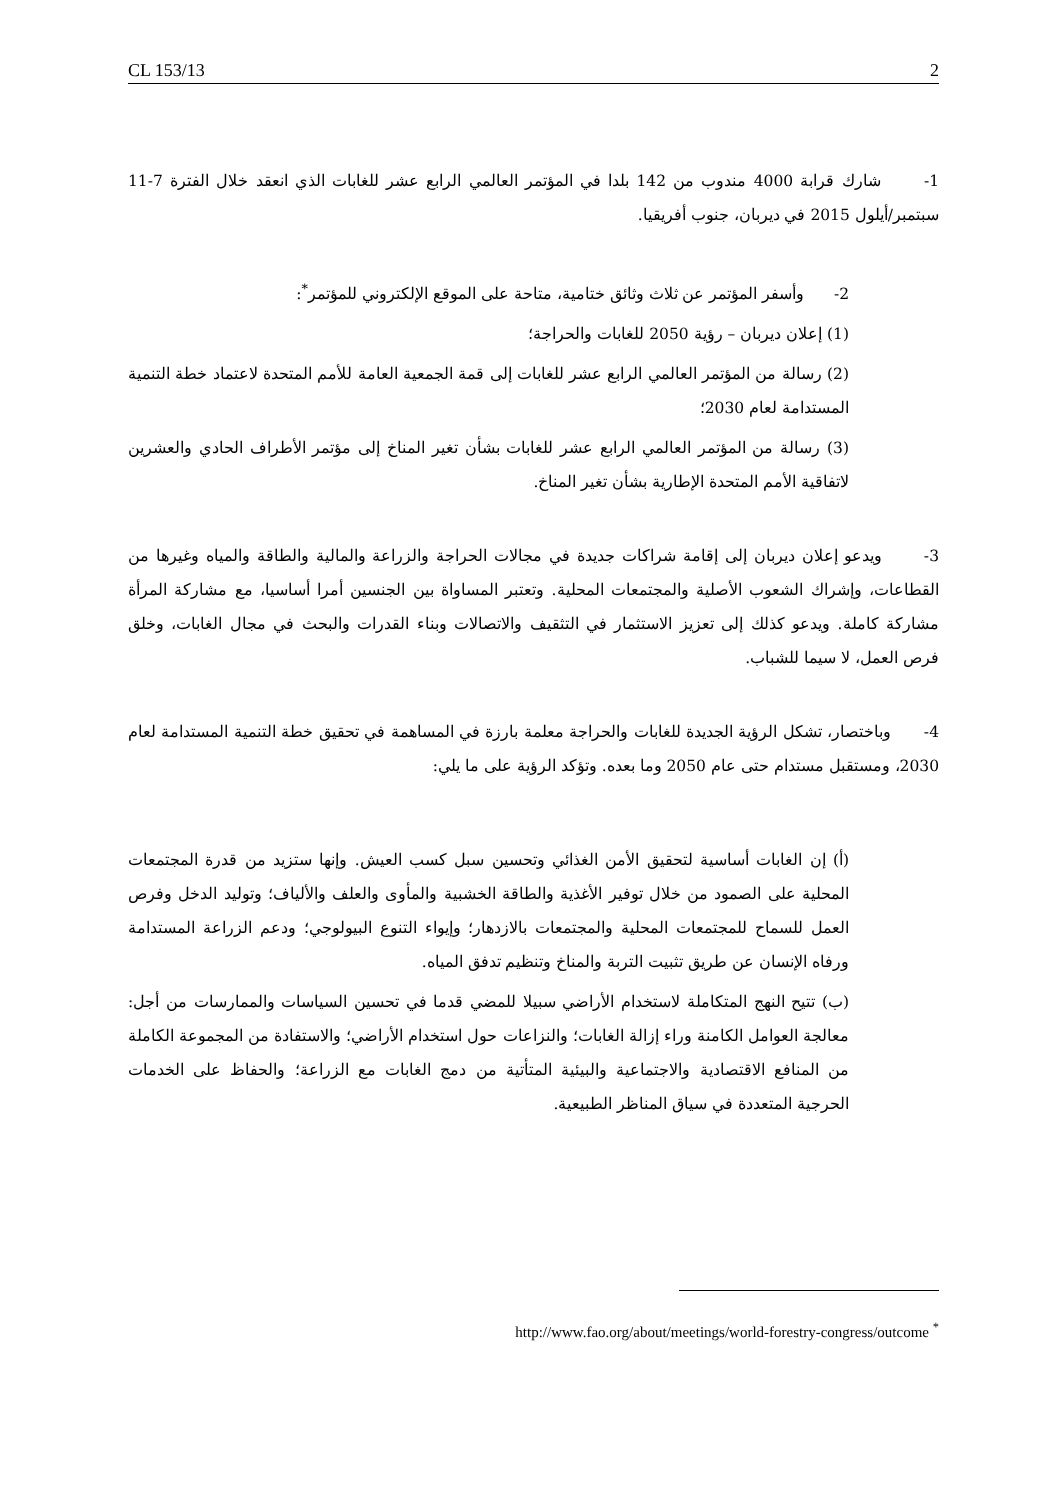CL 153/13 2
1- شارك قرابة 4000 مندوب من 142 بلدا في المؤتمر العالمي الرابع عشر للغابات الذي انعقد خلال الفترة 7-11 سبتمبر/أيلول 2015 في ديربان، جنوب أفريقيا.
2- وأسفر المؤتمر عن ثلاث وثائق ختامية، متاحة على الموقع الإلكتروني للمؤتمر<sup>*</sup>:
(1) إعلان ديربان – رؤية 2050 للغابات والحراجة؛
(2) رسالة من المؤتمر العالمي الرابع عشر للغابات إلى قمة الجمعية العامة للأمم المتحدة لاعتماد خطة التنمية المستدامة لعام 2030؛
(3) رسالة من المؤتمر العالمي الرابع عشر للغابات بشأن تغير المناخ إلى مؤتمر الأطراف الحادي والعشرين لاتفاقية الأمم المتحدة الإطارية بشأن تغير المناخ.
3- ويدعو إعلان ديربان إلى إقامة شراكات جديدة في مجالات الحراجة والزراعة والمالية والطاقة والمياه وغيرها من القطاعات، وإشراك الشعوب الأصلية والمجتمعات المحلية. وتعتبر المساواة بين الجنسين أمرا أساسيا، مع مشاركة المرأة مشاركة كاملة. ويدعو كذلك إلى تعزيز الاستثمار في التثقيف والاتصالات وبناء القدرات والبحث في مجال الغابات، وخلق فرص العمل، لا سيما للشباب.
4- وباختصار، تشكل الرؤية الجديدة للغابات والحراجة معلمة بارزة في المساهمة في تحقيق خطة التنمية المستدامة لعام 2030، ومستقبل مستدام حتى عام 2050 وما بعده. وتؤكد الرؤية على ما يلي:
(أ) إن الغابات أساسية لتحقيق الأمن الغذائي وتحسين سبل كسب العيش. وإنها ستزيد من قدرة المجتمعات المحلية على الصمود من خلال توفير الأغذية والطاقة الخشبية والمأوى والعلف والألياف؛ وتوليد الدخل وفرص العمل للسماح للمجتمعات المحلية والمجتمعات بالازدهار؛ وإيواء التنوع البيولوجي؛ ودعم الزراعة المستدامة ورفاه الإنسان عن طريق تثبيت التربة والمناخ وتنظيم تدفق المياه.
(ب) تتيح النهج المتكاملة لاستخدام الأراضي سبيلا للمضي قدما في تحسين السياسات والممارسات من أجل: معالجة العوامل الكامنة وراء إزالة الغابات؛ والنزاعات حول استخدام الأراضي؛ والاستفادة من المجموعة الكاملة من المنافع الاقتصادية والاجتماعية والبيئية المتأتية من دمج الغابات مع الزراعة؛ والحفاظ على الخدمات الحرجية المتعددة في سياق المناظر الطبيعية.
http://www.fao.org/about/meetings/world-forestry-congress/outcome <sup>*</sup>